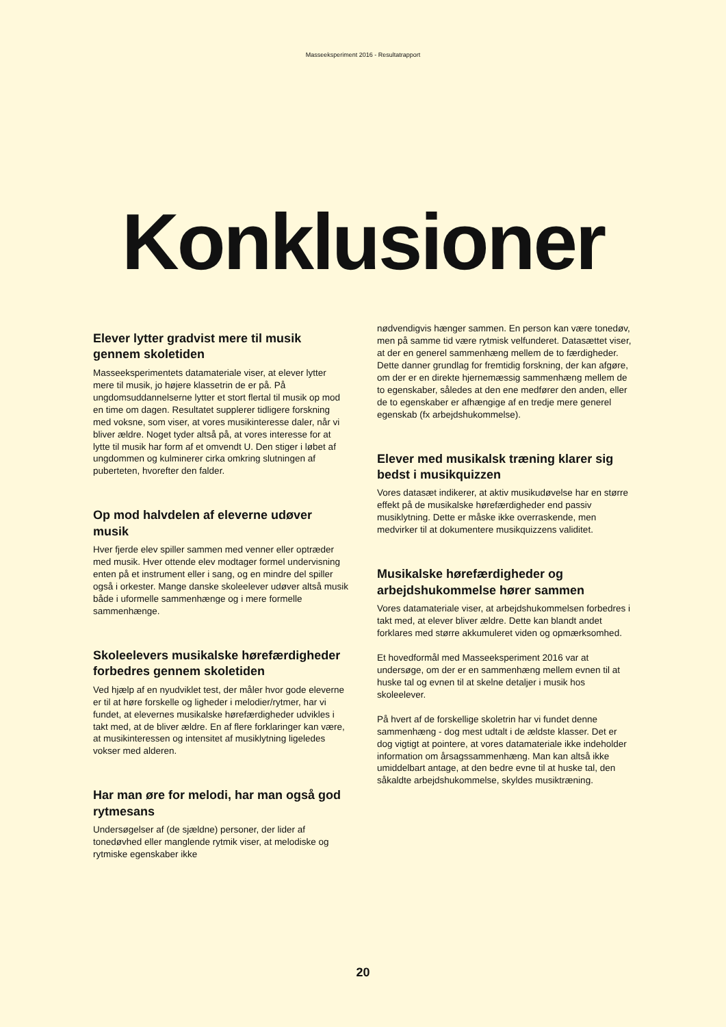Masseeksperiment 2016 - Resultatrapport
Konklusioner
Elever lytter gradvist mere til musik gennem skoletiden
Masseeksperimentets datamateriale viser, at elever lytter mere til musik, jo højere klassetrin de er på. På ungdomsuddannelserne lytter et stort flertal til musik op mod en time om dagen. Resultatet supplerer tidligere forskning med voksne, som viser, at vores musikinteresse daler, når vi bliver ældre. Noget tyder altså på, at vores interesse for at lytte til musik har form af et omvendt U. Den stiger i løbet af ungdommen og kulminerer cirka omkring slutningen af puberteten, hvorefter den falder.
Op mod halvdelen af eleverne udøver musik
Hver fjerde elev spiller sammen med venner eller optræder med musik. Hver ottende elev modtager formel undervisning enten på et instrument eller i sang, og en mindre del spiller også i orkester. Mange danske skoleelever udøver altså musik både i uformelle sammenhænge og i mere formelle sammenhænge.
Skoleelevers musikalske hørefærdigheder forbedres gennem skoletiden
Ved hjælp af en nyudviklet test, der måler hvor gode eleverne er til at høre forskelle og ligheder i melodier/rytmer, har vi fundet, at elevernes musikalske hørefærdigheder udvikles i takt med, at de bliver ældre. En af flere forklaringer kan være, at musikinteressen og intensitet af musiklytning ligeledes vokser med alderen.
Har man øre for melodi, har man også god rytmesans
Undersøgelser af (de sjældne) personer, der lider af tonedøvhed eller manglende rytmik viser, at melodiske og rytmiske egenskaber ikke
nødvendigvis hænger sammen. En person kan være tonedøv, men på samme tid være rytmisk velfunderet. Datasættet viser, at der en generel sammenhæng mellem de to færdigheder. Dette danner grundlag for fremtidig forskning, der kan afgøre, om der er en direkte hjernemæssig sammenhæng mellem de to egenskaber, således at den ene medfører den anden, eller de to egenskaber er afhængige af en tredje mere generel egenskab (fx arbejdshukommelse).
Elever med musikalsk træning klarer sig bedst i musikquizzen
Vores datasæt indikerer, at aktiv musikudøvelse har en større effekt på de musikalske hørefærdigheder end passiv musiklytning. Dette er måske ikke overraskende, men medvirker til at dokumentere musikquizzens validitet.
Musikalske hørefærdigheder og arbejdshukommelse hører sammen
Vores datamateriale viser, at arbejdshukommelsen forbedres i takt med, at elever bliver ældre. Dette kan blandt andet forklares med større akkumuleret viden og opmærksomhed.
Et hovedformål med Masseeksperiment 2016 var at undersøge, om der er en sammenhæng mellem evnen til at huske tal og evnen til at skelne detaljer i musik hos skoleelever.
På hvert af de forskellige skoletrin har vi fundet denne sammenhæng - dog mest udtalt i de ældste klasser. Det er dog vigtigt at pointere, at vores datamateriale ikke indeholder information om årsagssammenhæng. Man kan altså ikke umiddelbart antage, at den bedre evne til at huske tal, den såkaldte arbejdshukommelse, skyldes musiktræning.
20